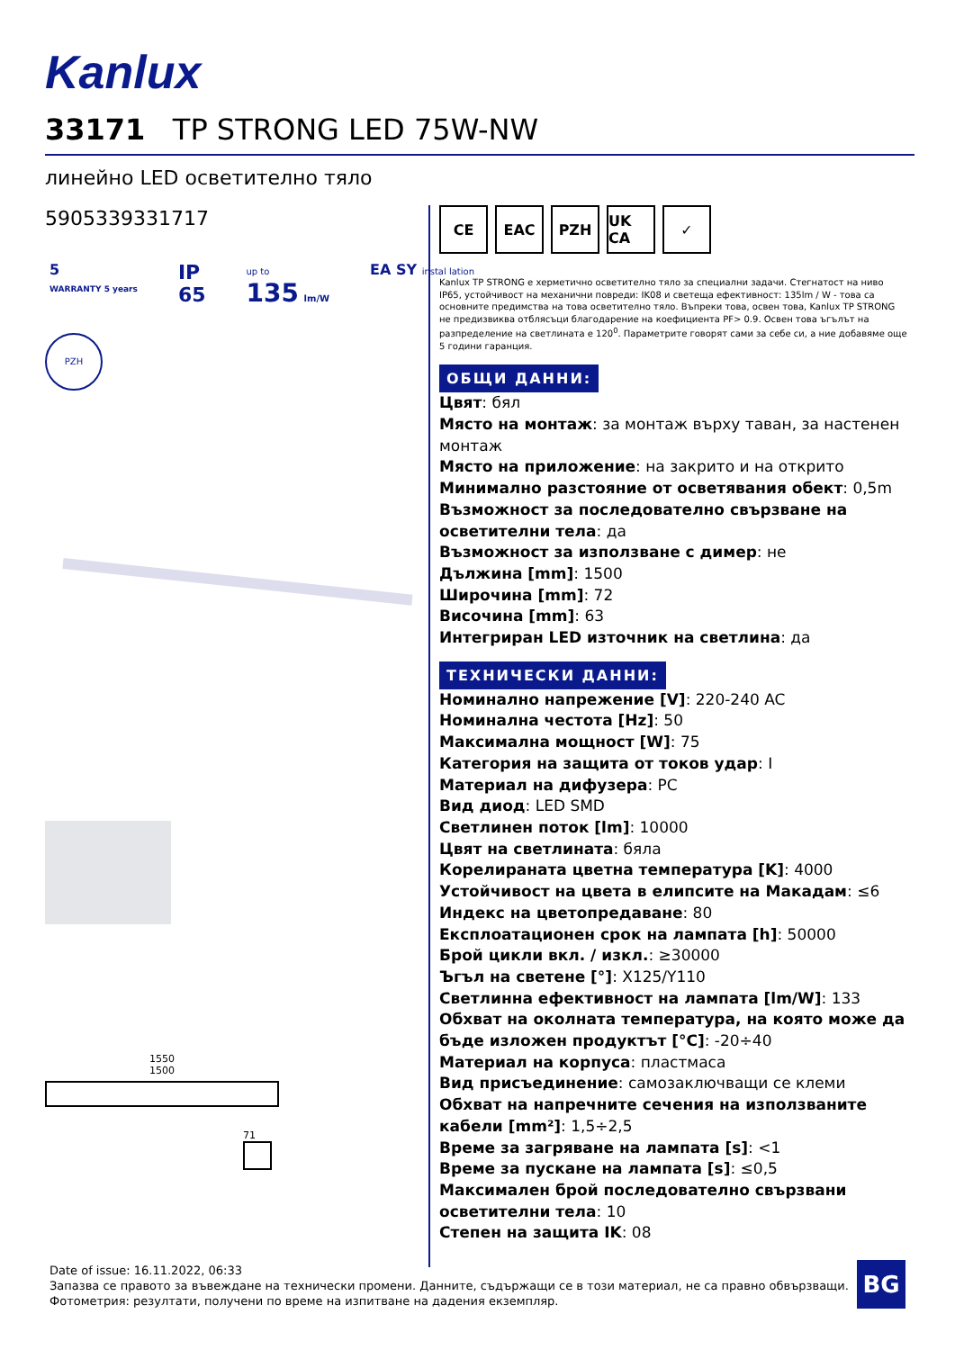Kanlux
33171 TP STRONG LED 75W-NW
линейно LED осветително тяло
5905339331717
5
WARRANTY 5 years
IP
65
up to
135 lm/W
EA SY instal lation
PZH
1550
1500
71
CE EAC PZH UK CA ✓
Kanlux TP STRONG е херметично осветително тяло за специални задачи. Стегнатост на ниво IP65, устойчивост на механични повреди: IK08 и светеща ефективност: 135lm / W - това са основните предимства на това осветително тяло. Въпреки това, освен това, Kanlux TP STRONG не предизвиква отблясъци благодарение на коефициента PF> 0.9. Освен това ъгълът на разпределение на светлината е 120<sup>0</sup>. Параметрите говорят сами за себе си, а ние добавяме още 5 години гаранция.
ОБЩИ ДАННИ:
Цвят: бял
Място на монтаж: за монтаж върху таван, за настенен монтаж
Място на приложение: на закрито и на открито
Минимално разстояние от осветявания обект: 0,5m
Възможност за последователно свързване на осветителни тела: да
Възможност за използване с димер: не
Дължина [mm]: 1500
Широчина [mm]: 72
Височина [mm]: 63
Интегриран LED източник на светлина: да
ТЕХНИЧЕСКИ ДАННИ:
Номинално напрежение [V]: 220-240 AC
Номинална честота [Hz]: 50
Максимална мощност [W]: 75
Категория на защита от токов удар: I
Материал на дифузера: PC
Вид диод: LED SMD
Светлинен поток [lm]: 10000
Цвят на светлината: бяла
Корелираната цветна температура [K]: 4000
Устойчивост на цвета в елипсите на Макадам: ≤6
Индекс на цветопредаване: 80
Експлоатационен срок на лампата [h]: 50000
Брой цикли вкл. / изкл.: ≥30000
Ъгъл на светене [°]: X125/Y110
Светлинна ефективност на лампата [lm/W]: 133
Обхват на околната температура, на която може да бъде изложен продуктът [°C]: -20÷40
Материал на корпуса: пластмаса
Вид присъединение: самозаключващи се клеми
Обхват на напречните сечения на използваните кабели [mm²]: 1,5÷2,5
Време за загряване на лампата [s]: <1
Време за пускане на лампата [s]: ≤0,5
Максимален брой последователно свързвани осветителни тела: 10
Степен на защита IK: 08
Date of issue: 16.11.2022, 06:33
Запазва се правото за въвеждане на технически промени. Данните, съдържащи се в този материал, не са правно обвързващи.
Фотометрия: резултати, получени по време на изпитване на дадения екземпляр.
BG